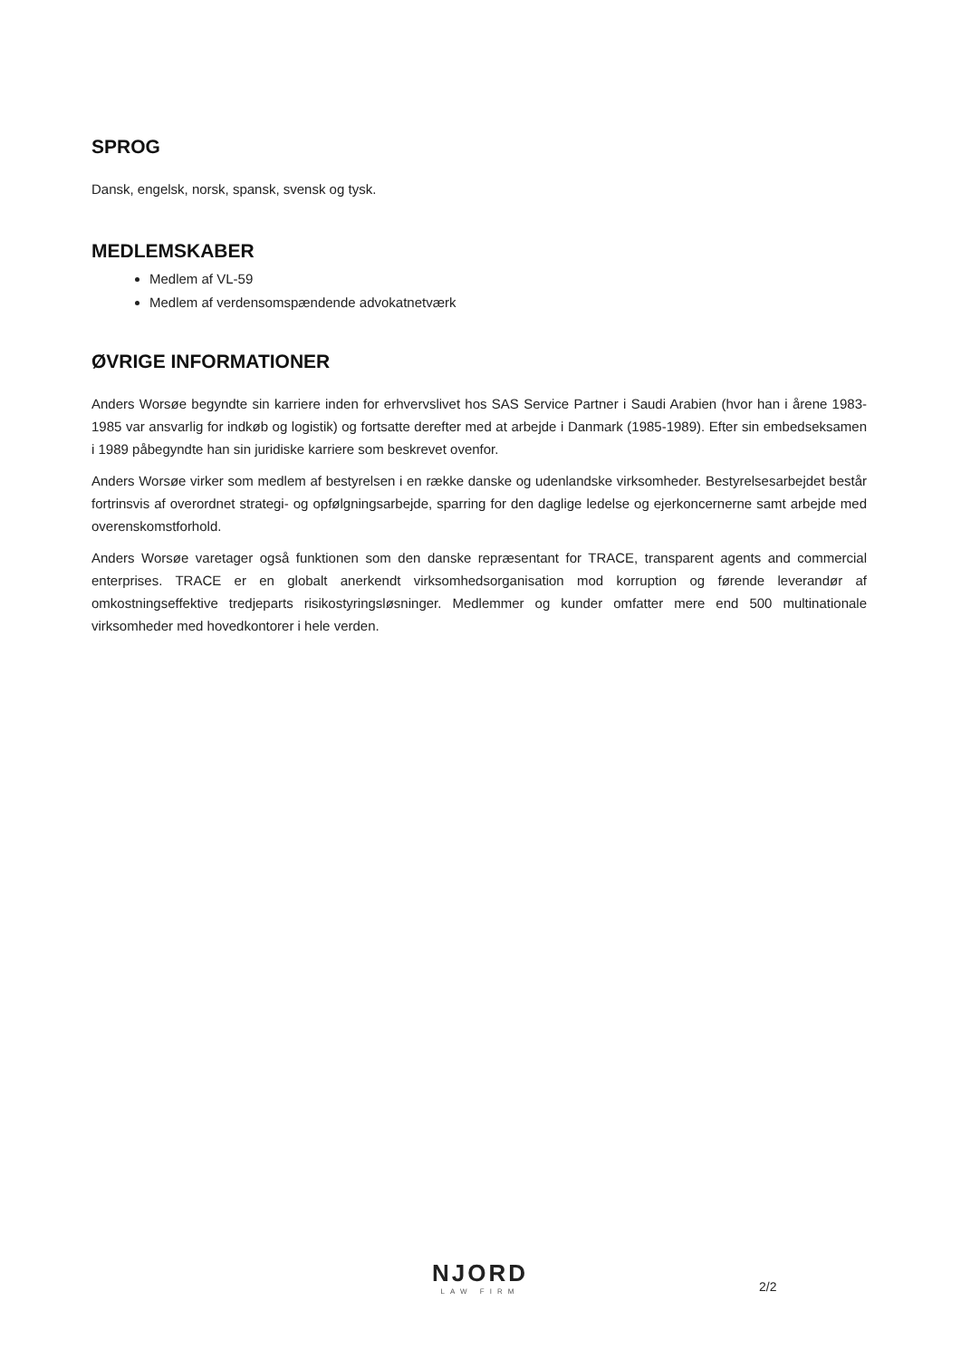SPROG
Dansk, engelsk, norsk, spansk, svensk og tysk.
MEDLEMSKABER
Medlem af VL-59
Medlem af verdensomspændende advokatnetværk
ØVRIGE INFORMATIONER
Anders Worsøe begyndte sin karriere inden for erhvervslivet hos SAS Service Partner i Saudi Arabien (hvor han i årene 1983-1985 var ansvarlig for indkøb og logistik) og fortsatte derefter med at arbejde i Danmark (1985-1989). Efter sin embedseksamen i 1989 påbegyndte han sin juridiske karriere som beskrevet ovenfor.
Anders Worsøe virker som medlem af bestyrelsen i en række danske og udenlandske virksomheder. Bestyrelsesarbejdet består fortrinsvis af overordnet strategi- og opfølgningsarbejde, sparring for den daglige ledelse og ejerkoncernerne samt arbejde med overenskomstforhold.
Anders Worsøe varetager også funktionen som den danske repræsentant for TRACE, transparent agents and commercial enterprises. TRACE er en globalt anerkendt virksomhedsorganisation mod korruption og førende leverandør af omkostningseffektive tredjeparts risikostyringsløsninger. Medlemmer og kunder omfatter mere end 500 multinationale virksomheder med hovedkontorer i hele verden.
NJORD
LAW FIRM
2/2